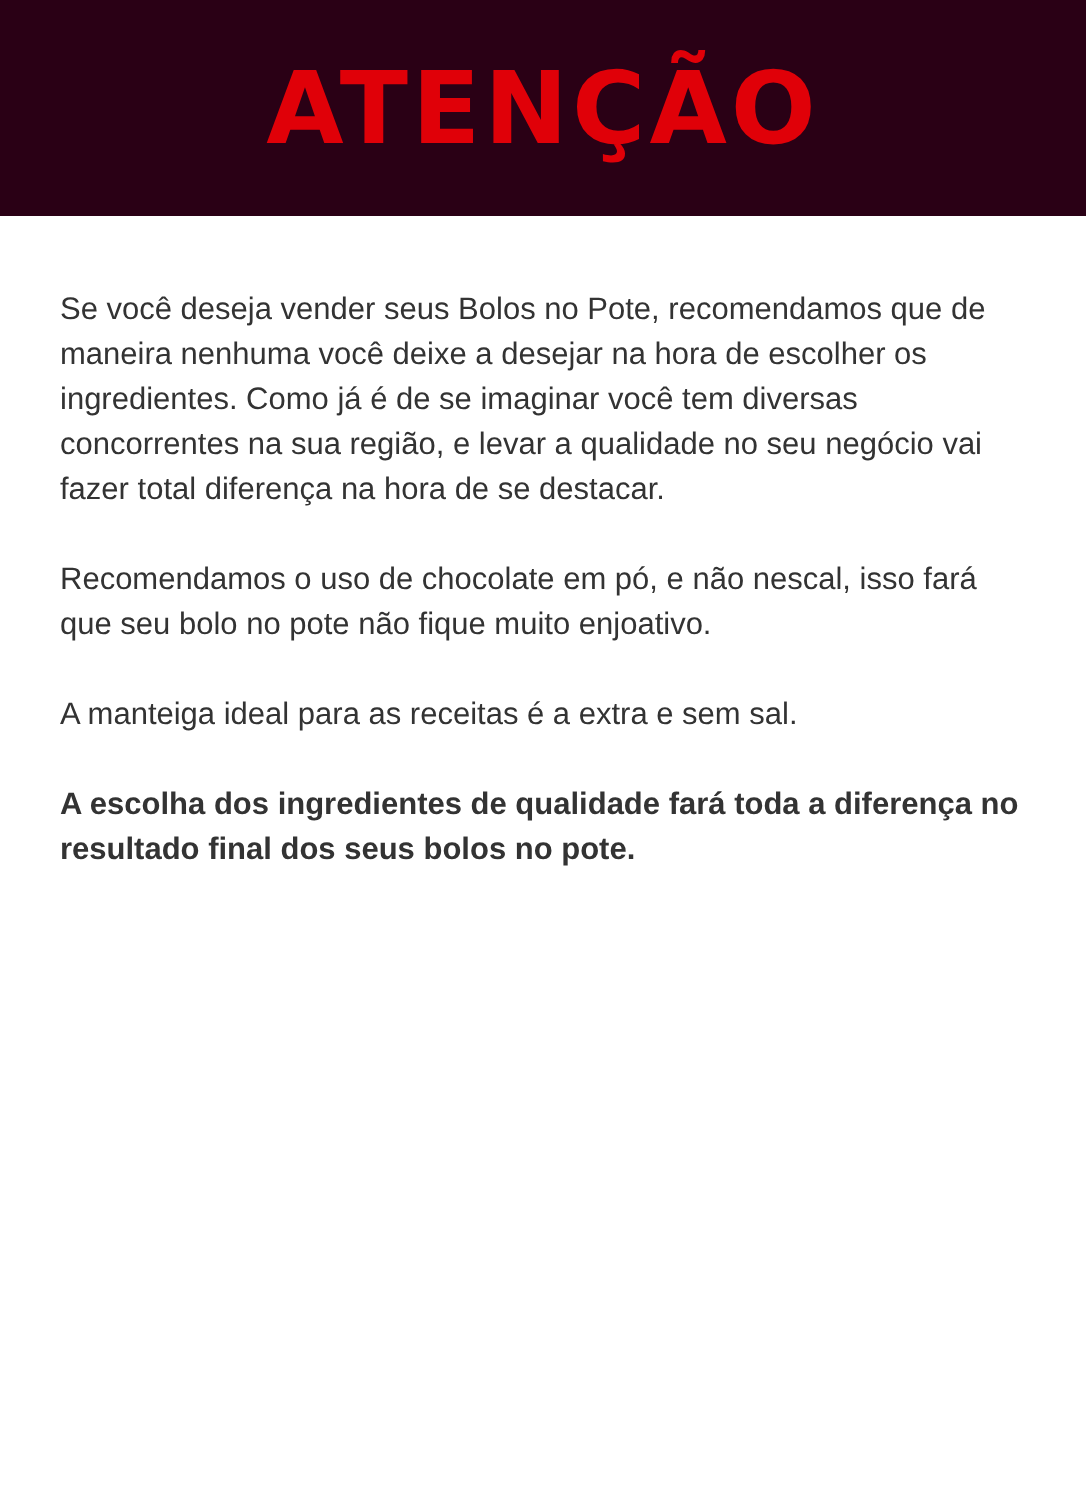ATENÇÃO
Se você deseja vender seus Bolos no Pote, recomendamos que de maneira nenhuma você deixe a desejar na hora de escolher os ingredientes. Como já é de se imaginar você tem diversas concorrentes na sua região, e levar a qualidade no seu negócio vai fazer total diferença na hora de se destacar.
Recomendamos o uso de chocolate em pó, e não nescal, isso fará que seu bolo no pote não fique muito enjoativo.
A manteiga ideal para as receitas é a extra e sem sal.
A escolha dos ingredientes de qualidade fará toda a diferença no resultado final dos seus bolos no pote.